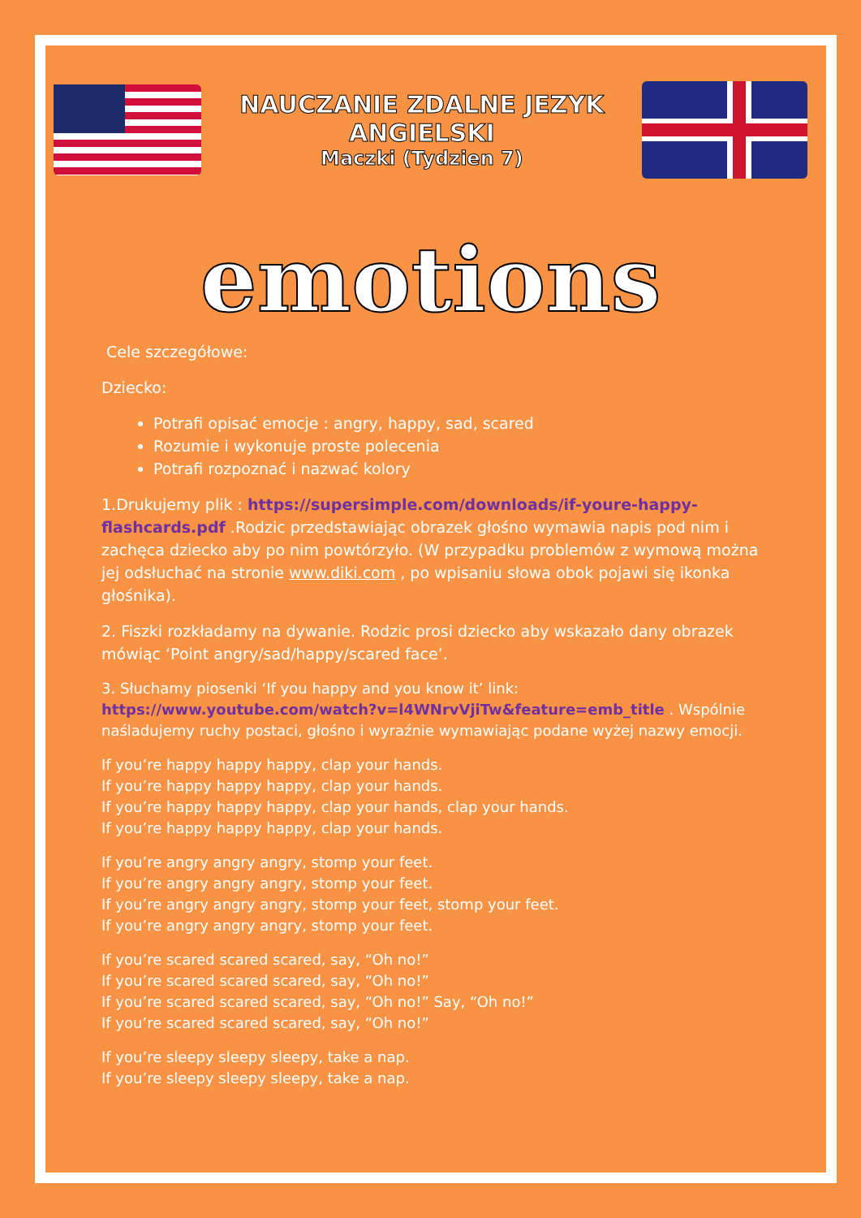NAUCZANIE ZDALNE JEZYK ANGIELSKI
Maczki (Tydzien 7)
emotions
Cele szczegółowe:
Dziecko:
Potrafi opisać emocje : angry, happy, sad, scared
Rozumie i wykonuje proste polecenia
Potrafi rozpoznać i nazwać kolory
1.Drukujemy plik : https://supersimple.com/downloads/if-youre-happy-flashcards.pdf .Rodzic przedstawiając obrazek głośno wymawia napis pod nim i zachęca dziecko aby po nim powtórzyło. (W przypadku problemów z wymową można jej odsłuchać na stronie www.diki.com , po wpisaniu słowa obok pojawi się ikonka głośnika).
2. Fiszki rozkładamy na dywanie. Rodzic prosi dziecko aby wskazało dany obrazek mówiąc ‘Point angry/sad/happy/scared face’.
3. Słuchamy piosenki ‘If you happy and you know it’ link: https://www.youtube.com/watch?v=l4WNrvVjiTw&feature=emb_title . Wspólnie naśladujemy ruchy postaci, głośno i wyraźnie wymawiając podane wyżej nazwy emocji.
If you’re happy happy happy, clap your hands.
If you’re happy happy happy, clap your hands.
If you’re happy happy happy, clap your hands, clap your hands.
If you’re happy happy happy, clap your hands.
If you’re angry angry angry, stomp your feet.
If you’re angry angry angry, stomp your feet.
If you’re angry angry angry, stomp your feet, stomp your feet.
If you’re angry angry angry, stomp your feet.
If you’re scared scared scared, say, “Oh no!”
If you’re scared scared scared, say, “Oh no!”
If you’re scared scared scared, say, “Oh no!” Say, “Oh no!”
If you’re scared scared scared, say, “Oh no!”
If you’re sleepy sleepy sleepy, take a nap.
If you’re sleepy sleepy sleepy, take a nap.